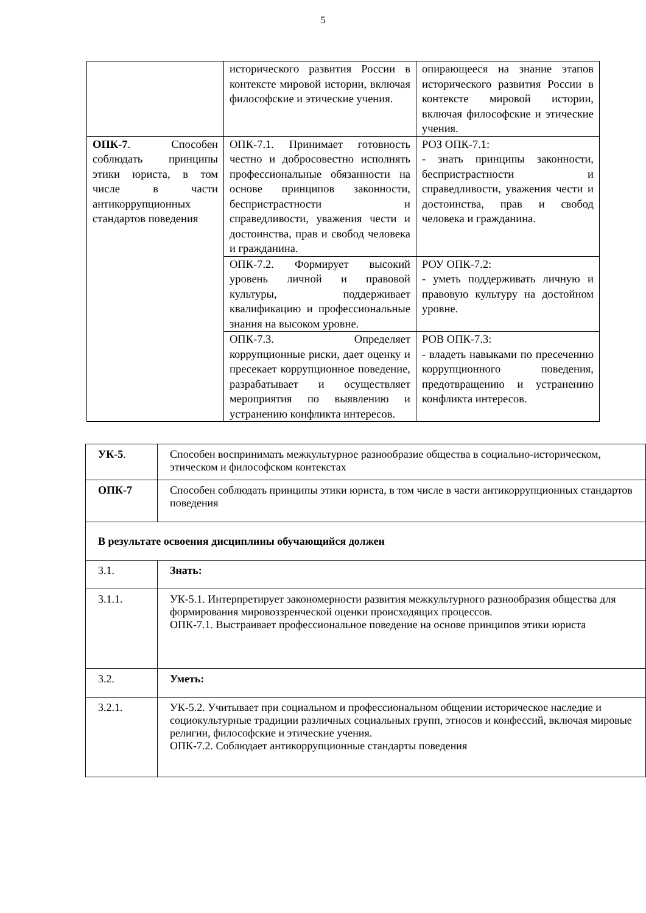5
| | исторического развития России в контексте мировой истории, включая философские и этические учения. | опирающееся на знание этапов исторического развития России в контексте мировой истории, включая философские и этические учения. |
| ОПК-7 . Способен соблюдать принципы этики юриста, в том числе в части антикоррупционных стандартов поведения | ОПК-7.1. Принимает готовность честно и добросовестно исполнять профессиональные обязанности на основе принципов законности, беспристрастности и справедливости, уважения чести и достоинства, прав и свобод человека и гражданина. | РОЗ ОПК-7.1: - знать принципы законности, беспристрастности и справедливости, уважения чести и достоинства, прав и свобод человека и гражданина. |
| | ОПК-7.2. Формирует высокий уровень личной и правовой культуры, поддерживает квалификацию и профессиональные знания на высоком уровне. | РОУ ОПК-7.2: - уметь поддерживать личную и правовую культуру на достойном уровне. |
| | ОПК-7.3. Определяет коррупционные риски, дает оценку и пресекает коррупционное поведение, разрабатывает и осуществляет мероприятия по выявлению и устранению конфликта интересов. | РОВ ОПК-7.3: - владеть навыками по пресечению коррупционного поведения, предотвращению и устранению конфликта интересов. |
| УК-5 . | Способен воспринимать межкультурное разнообразие общества в социально-историческом, этическом и философском контекстах |
| ОПК-7 | Способен соблюдать принципы этики юриста, в том числе в части антикоррупционных стандартов поведения |
| В результате освоения дисциплины обучающийся должен | |
| 3.1. | Знать: |
| 3.1.1. | УК-5.1. Интерпретирует закономерности развития межкультурного разнообразия общества для формирования мировоззренческой оценки происходящих процессов. ОПК-7.1. Выстраивает профессиональное поведение на основе принципов этики юриста |
| 3.2. | Уметь: |
| 3.2.1. | УК-5.2. Учитывает при социальном и профессиональном общении историческое наследие и социокультурные традиции различных социальных групп, этносов и конфессий, включая мировые религии, философские и этические учения. ОПК-7.2. Соблюдает антикоррупционные стандарты поведения |